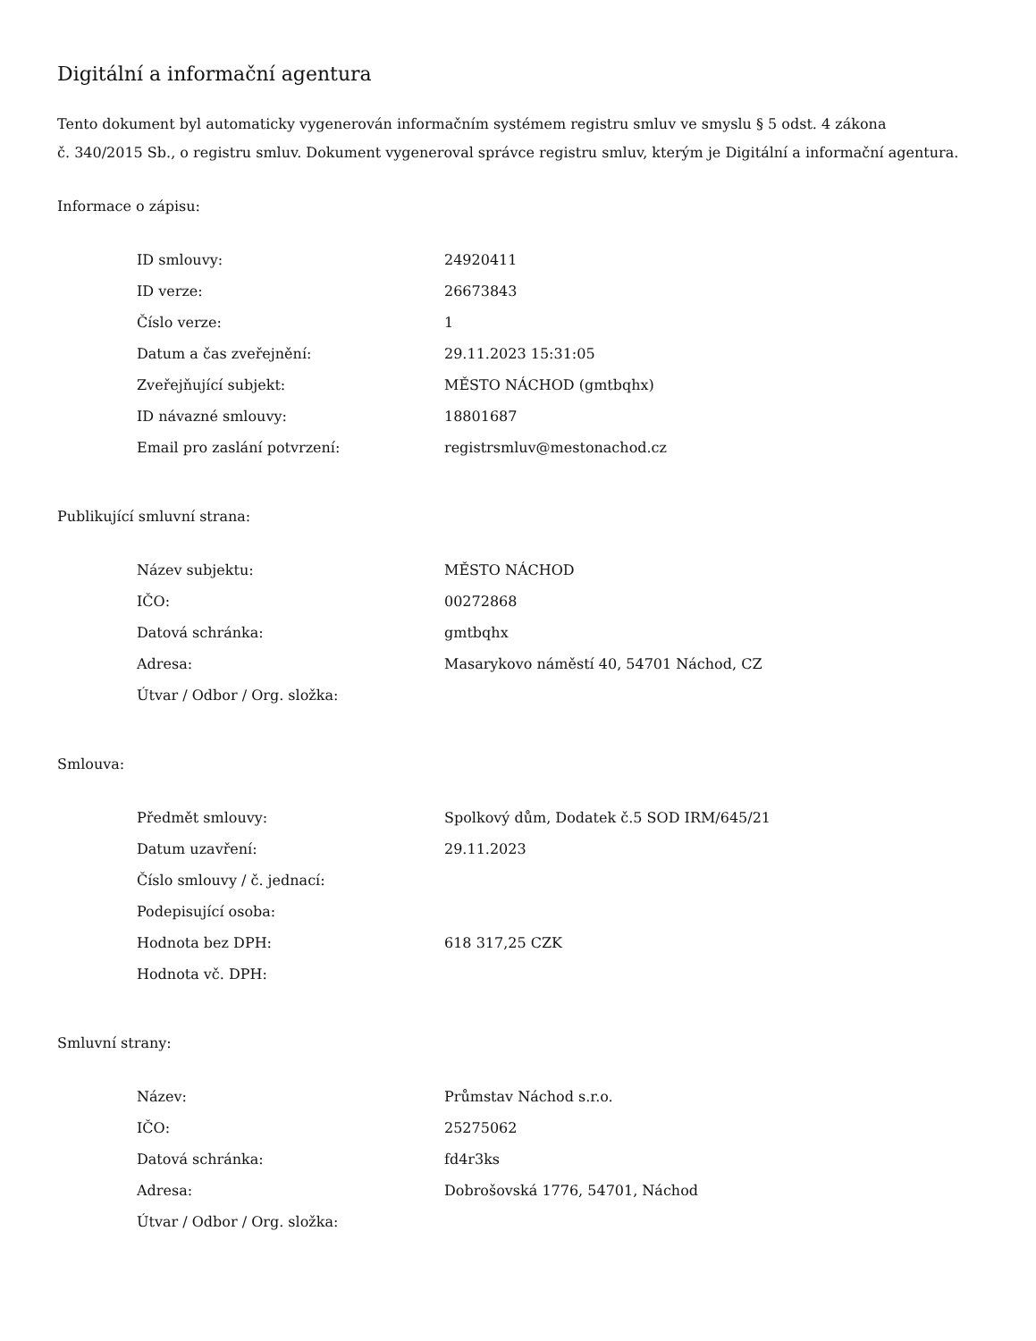Digitální a informační agentura
Tento dokument byl automaticky vygenerován informačním systémem registru smluv ve smyslu § 5 odst. 4 zákona
č. 340/2015 Sb., o registru smluv. Dokument vygeneroval správce registru smluv, kterým je Digitální a informační agentura.
Informace o zápisu:
| ID smlouvy: | 24920411 |
| ID verze: | 26673843 |
| Číslo verze: | 1 |
| Datum a čas zveřejnění: | 29.11.2023 15:31:05 |
| Zveřejňující subjekt: | MĚSTO NÁCHOD (gmtbqhx) |
| ID návazné smlouvy: | 18801687 |
| Email pro zaslání potvrzení: | registrsmluv@mestonachod.cz |
Publikující smluvní strana:
| Název subjektu: | MĚSTO NÁCHOD |
| IČO: | 00272868 |
| Datová schránka: | gmtbqhx |
| Adresa: | Masarykovo náměstí 40, 54701 Náchod, CZ |
| Útvar / Odbor / Org. složka: | |
Smlouva:
| Předmět smlouvy: | Spolkový dům, Dodatek č.5 SOD IRM/645/21 |
| Datum uzavření: | 29.11.2023 |
| Číslo smlouvy / č. jednací: | |
| Podepisující osoba: | |
| Hodnota bez DPH: | 618 317,25 CZK |
| Hodnota vč. DPH: | |
Smluvní strany:
| Název: | Průmstav Náchod s.r.o. |
| IČO: | 25275062 |
| Datová schránka: | fd4r3ks |
| Adresa: | Dobrošovská 1776, 54701, Náchod |
| Útvar / Odbor / Org. složka: | |